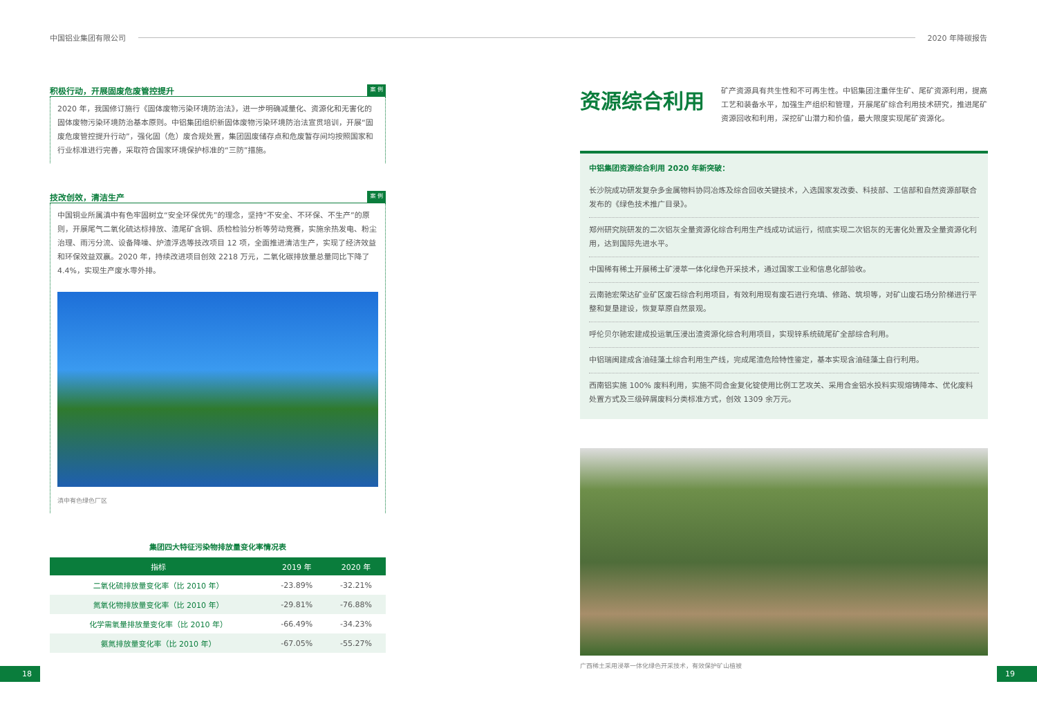中国铝业集团有限公司 2020 年降碳报告
积极行动，开展固废危废管控提升 案 例
2020 年，我国修订施行《固体废物污染环境防治法》，进一步明确减量化、资源化和无害化的固体废物污染环境防治基本原则。中铝集团组织新固体废物污染环境防治法宣贯培训，开展“固废危废管控提升行动”，强化固（危）废合规处置，集团固废储存点和危废暂存间均按照国家和行业标准进行完善，采取符合国家环境保护标准的“三防”措施。
技改创效，清洁生产 案 例
中国铜业所属滇中有色牢固树立“安全环保优先”的理念，坚持“不安全、不环保、不生产”的原则，开展尾气二氧化硫达标排放、渣尾矿含铜、质检检验分析等劳动竞赛，实施余热发电、粉尘治理、雨污分流、设备降噪、炉渣浮选等技改项目 12 项，全面推进清洁生产，实现了经济效益和环保效益双赢。2020 年，持续改进项目创效 2218 万元，二氧化碳排放量总量同比下降了 4.4%，实现生产废水零外排。
滇中有色绿色厂区
集团四大特征污染物排放量变化率情况表
| 指标 | 2019 年 | 2020 年 |
| --- | --- | --- |
| 二氧化硫排放量变化率（比 2010 年） | -23.89% | -32.21% |
| 氮氧化物排放量变化率（比 2010 年） | -29.81% | -76.88% |
| 化学需氧量排放量变化率（比 2010 年） | -66.49% | -34.23% |
| 氨氮排放量变化率（比 2010 年） | -67.05% | -55.27% |
资源综合利用
矿产资源具有共生性和不可再生性。中铝集团注重伴生矿、尾矿资源利用，提高工艺和装备水平，加强生产组织和管理，开展尾矿综合利用技术研究，推进尾矿资源回收和利用，深挖矿山潜力和价值，最大限度实现尾矿资源化。
中铝集团资源综合利用 2020 年新突破：
长沙院成功研发复杂多金属物料协同冶炼及综合回收关键技术，入选国家发改委、科技部、工信部和自然资源部联合发布的《绿色技术推广目录》。
郑州研究院研发的二次铝灰全量资源化综合利用生产线成功试运行，彻底实现二次铝灰的无害化处置及全量资源化利用，达到国际先进水平。
中国稀有稀土开展稀土矿浸萃一体化绿色开采技术，通过国家工业和信息化部验收。
云南驰宏荣达矿业矿区废石综合利用项目，有效利用现有废石进行充填、修路、筑坝等，对矿山废石场分阶梯进行平整和复垦建设，恢复草原自然景观。
呼伦贝尔驰宏建成投运氧压浸出渣资源化综合利用项目，实现锌系统硫尾矿全部综合利用。
中铝瑞闽建成含油硅藻土综合利用生产线，完成尾渣危险特性鉴定，基本实现含油硅藻土自行利用。
西南铝实施 100% 废料利用，实施不同合金复化锭使用比例工艺攻关、采用合金铝水投料实现熔铸降本、优化废料处置方式及三级碎屑废料分类标准方式，创效 1309 余万元。
广西稀土采用浸萃一体化绿色开采技术，有效保护矿山植被
18 19